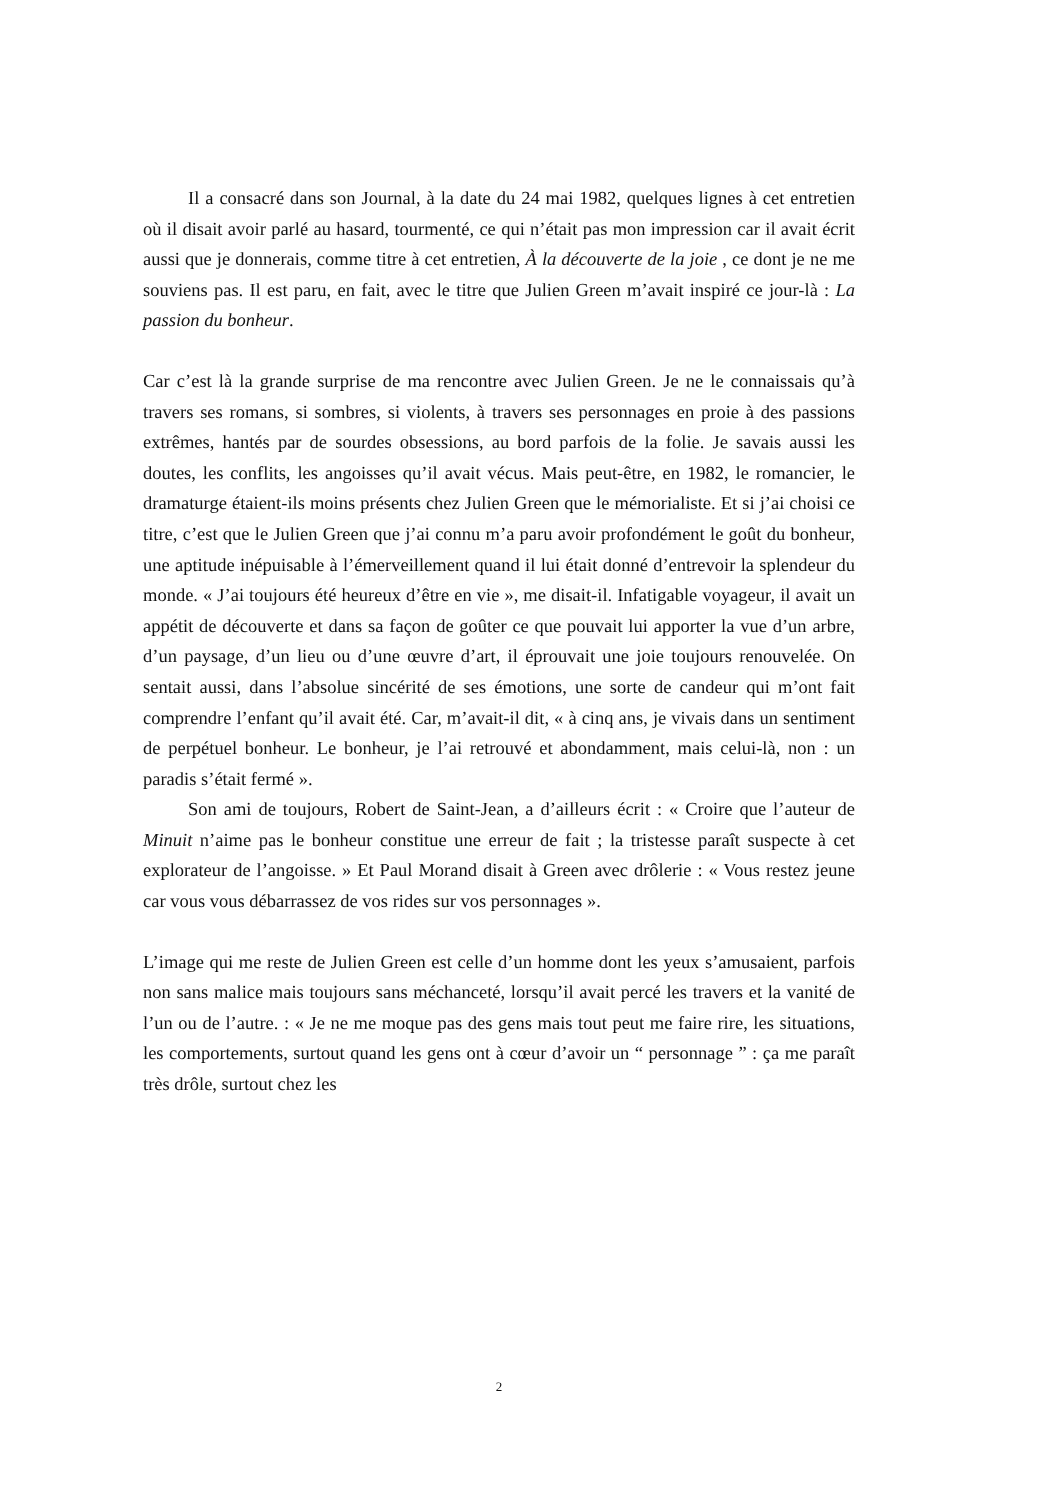Il a consacré dans son Journal, à la date du 24 mai 1982, quelques lignes à cet entretien où il disait avoir parlé au hasard, tourmenté, ce qui n’était pas mon impression car il avait écrit aussi que je donnerais, comme titre à cet entretien, À la découverte de la joie , ce dont je ne me souviens pas. Il est paru, en fait, avec le titre que Julien Green m’avait inspiré ce jour-là : La passion du bonheur.
Car c’est là la grande surprise de ma rencontre avec Julien Green. Je ne le connaissais qu’à travers ses romans, si sombres, si violents, à travers ses personnages en proie à des passions extrêmes, hantés par de sourdes obsessions, au bord parfois de la folie. Je savais aussi les doutes, les conflits, les angoisses qu’il avait vécus. Mais peut-être, en 1982, le romancier, le dramaturge étaient-ils moins présents chez Julien Green que le mémorialiste. Et si j’ai choisi ce titre, c’est que le Julien Green que j’ai connu m’a paru avoir profondément le goût du bonheur, une aptitude inépuisable à l’émerveillement quand il lui était donné d’entrevoir la splendeur du monde. « J’ai toujours été heureux d’être en vie », me disait-il. Infatigable voyageur, il avait un appétit de découverte et dans sa façon de goûter ce que pouvait lui apporter la vue d’un arbre, d’un paysage, d’un lieu ou d’une œuvre d’art, il éprouvait une joie toujours renouvelée. On sentait aussi, dans l’absolue sincérité de ses émotions, une sorte de candeur qui m’ont fait comprendre l’enfant qu’il avait été. Car, m’avait-il dit, « à cinq ans, je vivais dans un sentiment de perpétuel bonheur. Le bonheur, je l’ai retrouvé et abondamment, mais celui-là, non : un paradis s’était fermé ».
Son ami de toujours, Robert de Saint-Jean, a d’ailleurs écrit : « Croire que l’auteur de Minuit n’aime pas le bonheur constitue une erreur de fait ; la tristesse paraît suspecte à cet explorateur de l’angoisse. » Et Paul Morand disait à Green avec drôlerie : « Vous restez jeune car vous vous débarrassez de vos rides sur vos personnages ».
L’image qui me reste de Julien Green est celle d’un homme dont les yeux s’amusaient, parfois non sans malice mais toujours sans méchanceté, lorsqu’il avait percé les travers et la vanité de l’un ou de l’autre. : « Je ne me moque pas des gens mais tout peut me faire rire, les situations, les comportements, surtout quand les gens ont à cœur d’avoir un “ personnage ” : ça me paraît très drôle, surtout chez les
2